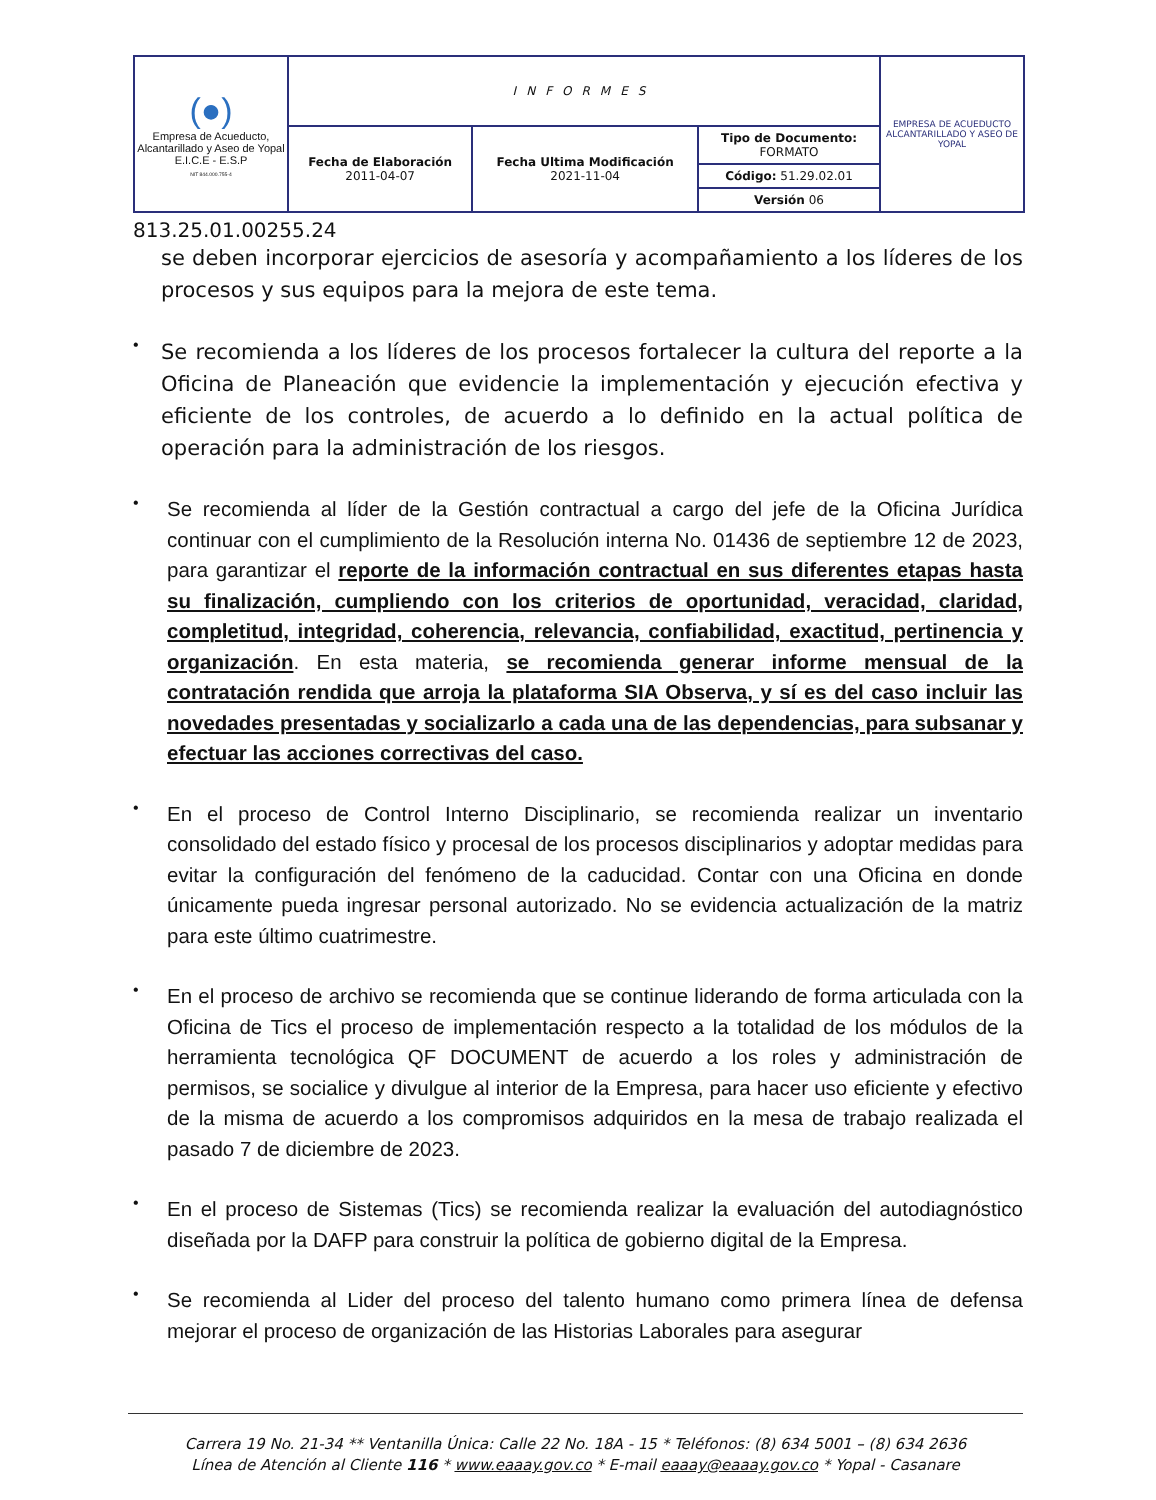| (●) Empresa de Acueducto, Alcantarillado y Aseo de Yopal E.I.C.E - E.S.P NIT 844.000.755-4 | INFORMES | | | EMPRESA DE ACUEDUCTO ALCANTARILLADO Y ASEO DE YOPAL |
| | Fecha de Elaboración 2011-04-07 | Fecha Ultima Modificación 2021-11-04 | Tipo de Documento: FORMATO Código: 51.29.02.01 Versión 06 | |
813.25.01.00255.24
se deben incorporar ejercicios de asesoría y acompañamiento a los líderes de los procesos y sus equipos para la mejora de este tema.
•
Se recomienda a los líderes de los procesos fortalecer la cultura del reporte a la Oficina de Planeación que evidencie la implementación y ejecución efectiva y eficiente de los controles, de acuerdo a lo definido en la actual política de operación para la administración de los riesgos.
•
Se recomienda al líder de la Gestión contractual a cargo del jefe de la Oficina Jurídica continuar con el cumplimiento de la Resolución interna No. 01436 de septiembre 12 de 2023, para garantizar el reporte de la información contractual en sus diferentes etapas hasta su finalización, cumpliendo con los criterios de oportunidad, veracidad, claridad, completitud, integridad, coherencia, relevancia, confiabilidad, exactitud, pertinencia y organización. En esta materia, se recomienda generar informe mensual de la contratación rendida que arroja la plataforma SIA Observa, y sí es del caso incluir las novedades presentadas y socializarlo a cada una de las dependencias, para subsanar y efectuar las acciones correctivas del caso.
•
En el proceso de Control Interno Disciplinario, se recomienda realizar un inventario consolidado del estado físico y procesal de los procesos disciplinarios y adoptar medidas para evitar la configuración del fenómeno de la caducidad. Contar con una Oficina en donde únicamente pueda ingresar personal autorizado. No se evidencia actualización de la matriz para este último cuatrimestre.
•
En el proceso de archivo se recomienda que se continue liderando de forma articulada con la Oficina de Tics el proceso de implementación respecto a la totalidad de los módulos de la herramienta tecnológica QF DOCUMENT de acuerdo a los roles y administración de permisos, se socialice y divulgue al interior de la Empresa, para hacer uso eficiente y efectivo de la misma de acuerdo a los compromisos adquiridos en la mesa de trabajo realizada el pasado 7 de diciembre de 2023.
•
En el proceso de Sistemas (Tics) se recomienda realizar la evaluación del autodiagnóstico diseñada por la DAFP para construir la política de gobierno digital de la Empresa.
•
Se recomienda al Lider del proceso del talento humano como primera línea de defensa mejorar el proceso de organización de las Historias Laborales para asegurar
Carrera 19 No. 21-34 ** Ventanilla Única: Calle 22 No. 18A - 15 * Teléfonos: (8) 634 5001 – (8) 634 2636
Línea de Atención al Cliente 116 * www.eaaay.gov.co * E-mail eaaay@eaaay.gov.co * Yopal - Casanare